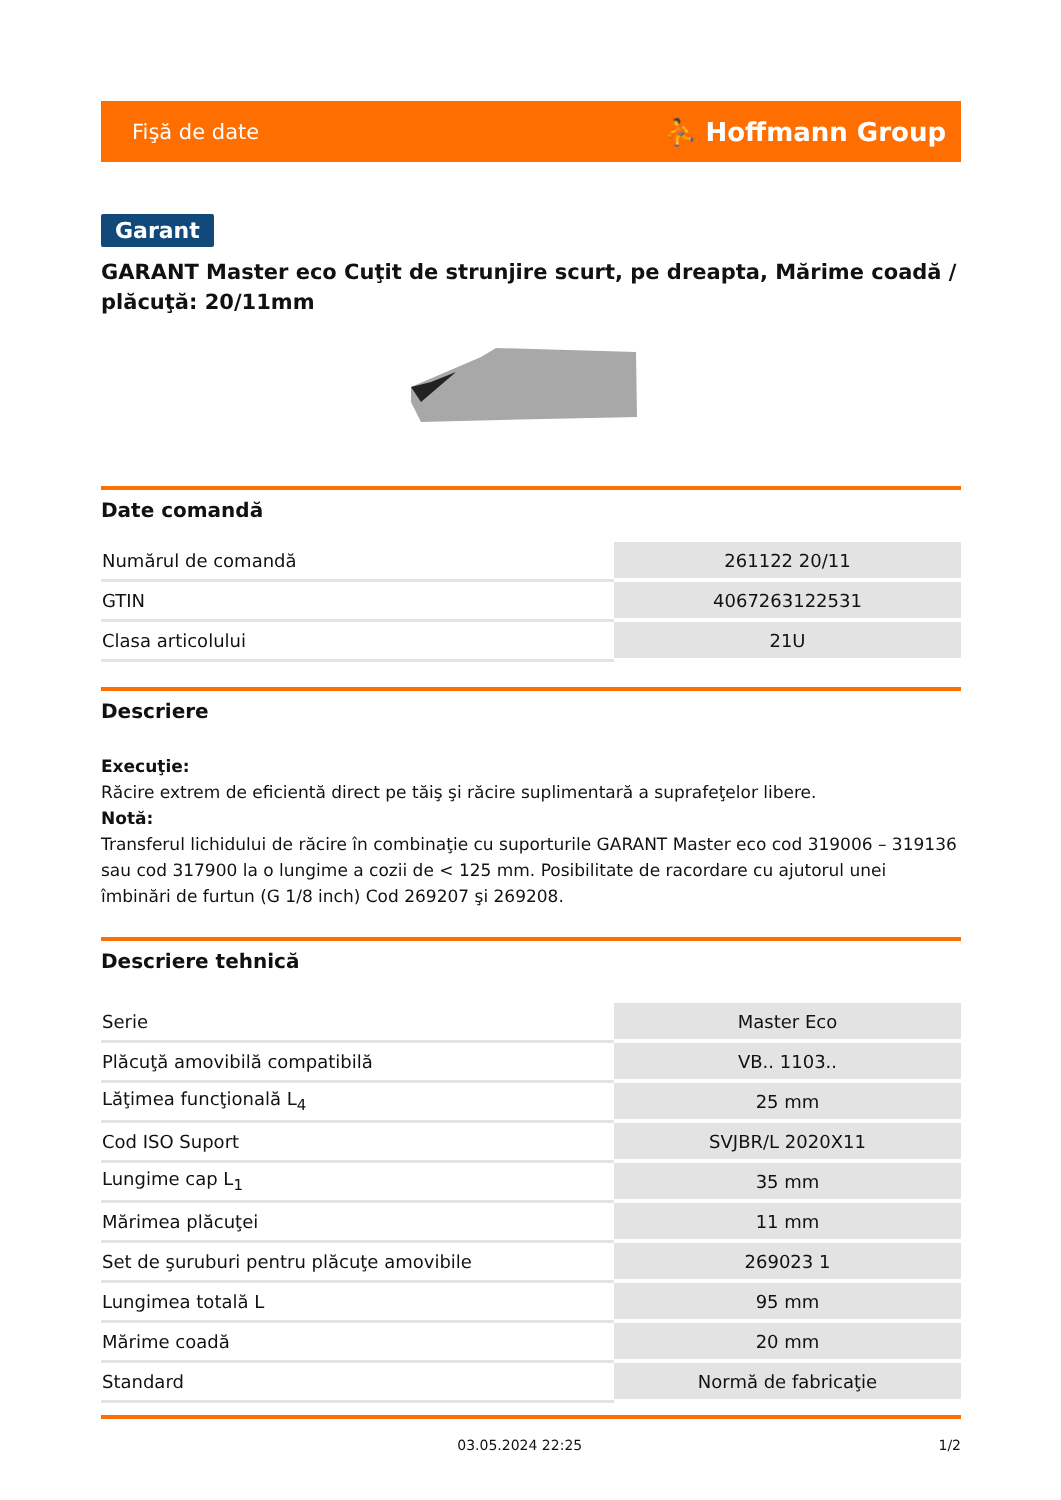Fişă de date ⛹ Hoffmann Group
Garant
GARANT Master eco Cuţit de strunjire scurt, pe dreapta, Mărime coadă / plăcuţă: 20/11mm
Date comandă
| Numărul de comandă | 261122 20/11 |
| GTIN | 4067263122531 |
| Clasa articolului | 21U |
Descriere
Execuţie:
Răcire extrem de eficientă direct pe tăiş şi răcire suplimentară a suprafeţelor libere.
Notă:
Transferul lichidului de răcire în combinaţie cu suporturile GARANT Master eco cod 319006 – 319136 sau cod 317900 la o lungime a cozii de < 125 mm. Posibilitate de racordare cu ajutorul unei îmbinări de furtun (G 1/8 inch) Cod 269207 şi 269208.
Descriere tehnică
| Serie | Master Eco |
| Plăcuţă amovibilă compatibilă | VB.. 1103.. |
| Lăţimea funcţională L<sub>4</sub> | 25 mm |
| Cod ISO Suport | SVJBR/L 2020X11 |
| Lungime cap L<sub>1</sub> | 35 mm |
| Mărimea plăcuţei | 11 mm |
| Set de şuruburi pentru plăcuţe amovibile | 269023 1 |
| Lungimea totală L | 95 mm |
| Mărime coadă | 20 mm |
| Standard | Normă de fabricaţie |
03.05.2024 22:25 1/2